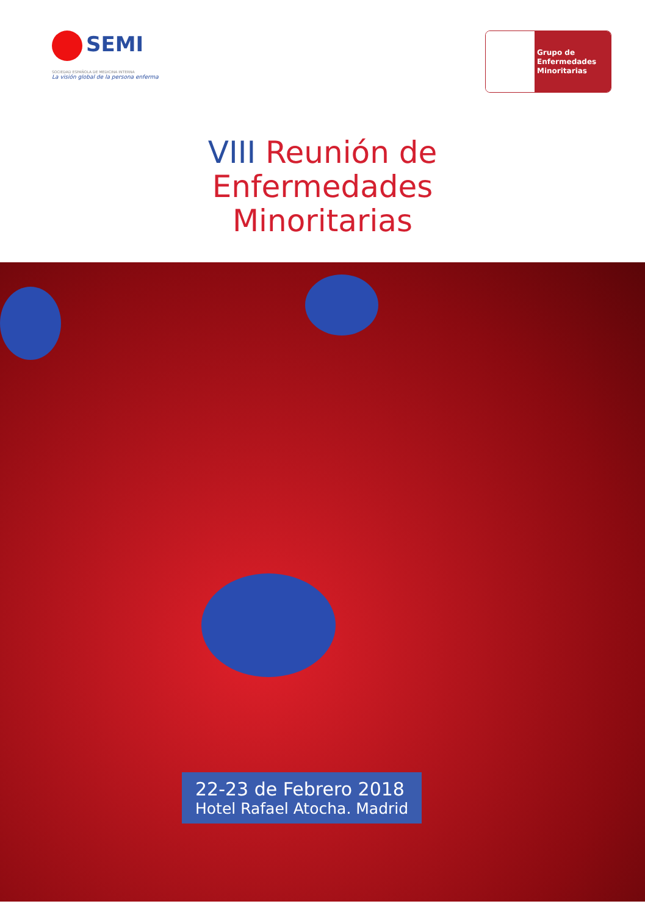SEMI
SOCIEDAD ESPAÑOLA DE MEDICINA INTERNA
La visión global de la persona enferma
Grupo de
Enfermedades
Minoritarias
VIII Reunión de
Enfermedades
Minoritarias
22-23 de Febrero 2018
Hotel Rafael Atocha. Madrid